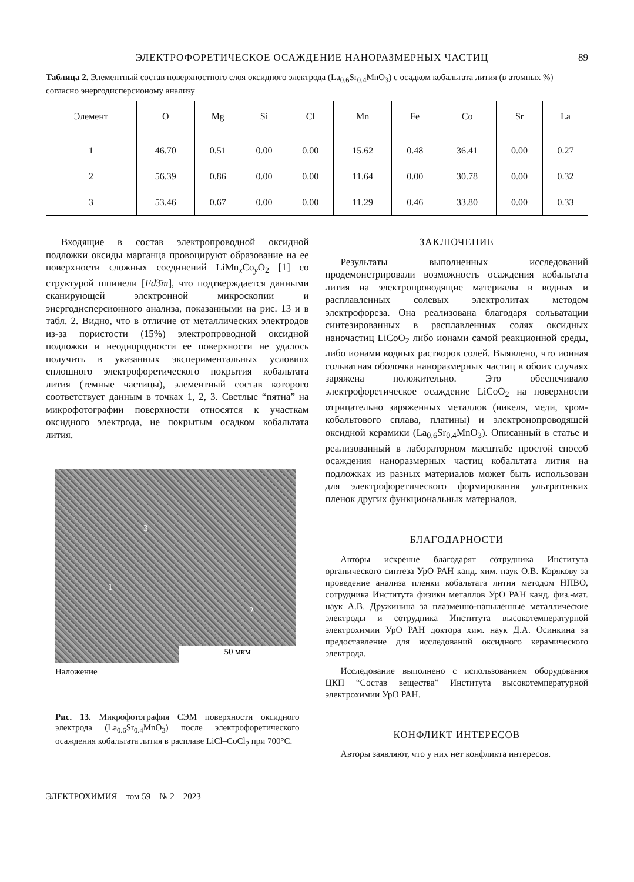ЭЛЕКТРОФОРЕТИЧЕСКОЕ ОСАЖДЕНИЕ НАНОРАЗМЕРНЫХ ЧАСТИЦ 89
Таблица 2. Элементный состав поверхностного слоя оксидного электрода (La<sub>0.6</sub>Sr<sub>0.4</sub>MnO<sub>3</sub>) с осадком кобальтата лития (в атомных %) согласно энергодисперсионому анализу
| Элемент | O | Mg | Si | Cl | Mn | Fe | Co | Sr | La |
| --- | --- | --- | --- | --- | --- | --- | --- | --- | --- |
| 1 | 46.70 | 0.51 | 0.00 | 0.00 | 15.62 | 0.48 | 36.41 | 0.00 | 0.27 |
| 2 | 56.39 | 0.86 | 0.00 | 0.00 | 11.64 | 0.00 | 30.78 | 0.00 | 0.32 |
| 3 | 53.46 | 0.67 | 0.00 | 0.00 | 11.29 | 0.46 | 33.80 | 0.00 | 0.33 |
Входящие в состав электропроводной оксидной подложки оксиды марганца провоцируют образование на ее поверхности сложных соединений LiMn<sub>x</sub>Co<sub>y</sub>O<sub>2</sub> [1] со структурой шпинели [Fd3̄m], что подтверждается данными сканирующей электронной микроскопии и энергодисперсионного анализа, показанными на рис. 13 и в табл. 2. Видно, что в отличие от металлических электродов из-за пористости (15%) электропроводной оксидной подложки и неоднородности ее поверхности не удалось получить в указанных экспериментальных условиях сплошного электрофоретического покрытия кобальтата лития (темные частицы), элементный состав которого соответствует данным в точках 1, 2, 3. Светлые “пятна” на микрофотографии поверхности относятся к участкам оксидного электрода, не покрытым осадком кобальтата лития.
3
1
2
50 мкм
Наложение
Рис. 13. Микрофотография СЭМ поверхности оксидного электрода (La<sub>0.6</sub>Sr<sub>0.4</sub>MnO<sub>3</sub>) после электрофоретического осаждения кобальтата лития в расплаве LiCl–CoCl<sub>2</sub> при 700°C.
ЭЛЕКТРОХИМИЯ том 59 № 2 2023
ЗАКЛЮЧЕНИЕ
Результаты выполненных исследований продемонстрировали возможность осаждения кобальтата лития на электропроводящие материалы в водных и расплавленных солевых электролитах методом электрофореза. Она реализована благодаря сольватации синтезированных в расплавленных солях оксидных наночастиц LiCoO<sub>2</sub> либо ионами самой реакционной среды, либо ионами водных растворов солей. Выявлено, что ионная сольватная оболочка наноразмерных частиц в обоих случаях заряжена положительно. Это обеспечивало электрофоретическое осаждение LiCoO<sub>2</sub> на поверхности отрицательно заряженных металлов (никеля, меди, хром-кобальтового сплава, платины) и электронопроводящей оксидной керамики (La<sub>0.6</sub>Sr<sub>0.4</sub>MnO<sub>3</sub>). Описанный в статье и реализованный в лабораторном масштабе простой способ осаждения наноразмерных частиц кобальтата лития на подложках из разных материалов может быть использован для электрофоретического формирования ультратонких пленок других функциональных материалов.
БЛАГОДАРНОСТИ
Авторы искренне благодарят сотрудника Института органического синтеза УрО РАН канд. хим. наук О.В. Корякову за проведение анализа пленки кобальтата лития методом НПВО, сотрудника Института физики металлов УрО РАН канд. физ.-мат. наук А.В. Дружинина за плазменно-напыленные металлические электроды и сотрудника Института высокотемпературной электрохимии УрО РАН доктора хим. наук Д.А. Осинкина за предоставление для исследований оксидного керамического электрода.
Исследование выполнено с использованием оборудования ЦКП “Состав вещества” Института высокотемпературной электрохимии УрО РАН.
КОНФЛИКТ ИНТЕРЕСОВ
Авторы заявляют, что у них нет конфликта интересов.